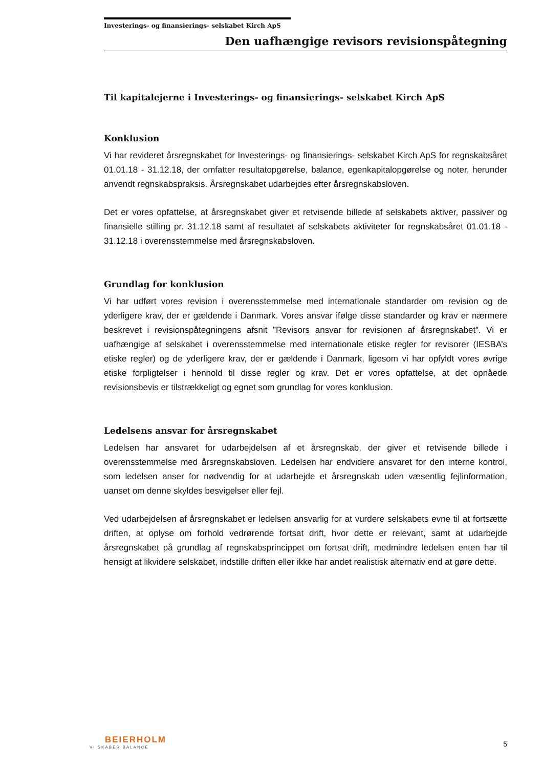Investerings- og finansierings- selskabet Kirch ApS
Den uafhængige revisors revisionspåtegning
Til kapitalejerne i Investerings- og finansierings- selskabet Kirch ApS
Konklusion
Vi har revideret årsregnskabet for Investerings- og finansierings- selskabet Kirch ApS for regnskabsåret 01.01.18 - 31.12.18, der omfatter resultatopgørelse, balance, egenkapitalopgørelse og noter, herunder anvendt regnskabspraksis. Årsregnskabet udarbejdes efter årsregnskabsloven.
Det er vores opfattelse, at årsregnskabet giver et retvisende billede af selskabets aktiver, passiver og finansielle stilling pr. 31.12.18 samt af resultatet af selskabets aktiviteter for regnskabsåret 01.01.18 - 31.12.18 i overensstemmelse med årsregnskabsloven.
Grundlag for konklusion
Vi har udført vores revision i overensstemmelse med internationale standarder om revision og de yderligere krav, der er gældende i Danmark. Vores ansvar ifølge disse standarder og krav er nærmere beskrevet i revisionspåtegningens afsnit ”Revisors ansvar for revisionen af årsregnskabet”. Vi er uafhængige af selskabet i overensstemmelse med internationale etiske regler for revisorer (IESBA’s etiske regler) og de yderligere krav, der er gældende i Danmark, ligesom vi har opfyldt vores øvrige etiske forpligtelser i henhold til disse regler og krav. Det er vores opfattelse, at det opnåede revisionsbevis er tilstrækkeligt og egnet som grundlag for vores konklusion.
Ledelsens ansvar for årsregnskabet
Ledelsen har ansvaret for udarbejdelsen af et årsregnskab, der giver et retvisende billede i overensstemmelse med årsregnskabsloven. Ledelsen har endvidere ansvaret for den interne kontrol, som ledelsen anser for nødvendig for at udarbejde et årsregnskab uden væsentlig fejlinformation, uanset om denne skyldes besvigelser eller fejl.
Ved udarbejdelsen af årsregnskabet er ledelsen ansvarlig for at vurdere selskabets evne til at fortsætte driften, at oplyse om forhold vedrørende fortsat drift, hvor dette er relevant, samt at udarbejde årsregnskabet på grundlag af regnskabsprincippet om fortsat drift, medmindre ledelsen enten har til hensigt at likvidere selskabet, indstille driften eller ikke har andet realistisk alternativ end at gøre dette.
BEIERHOLM
VI SKABER BALANCE
5